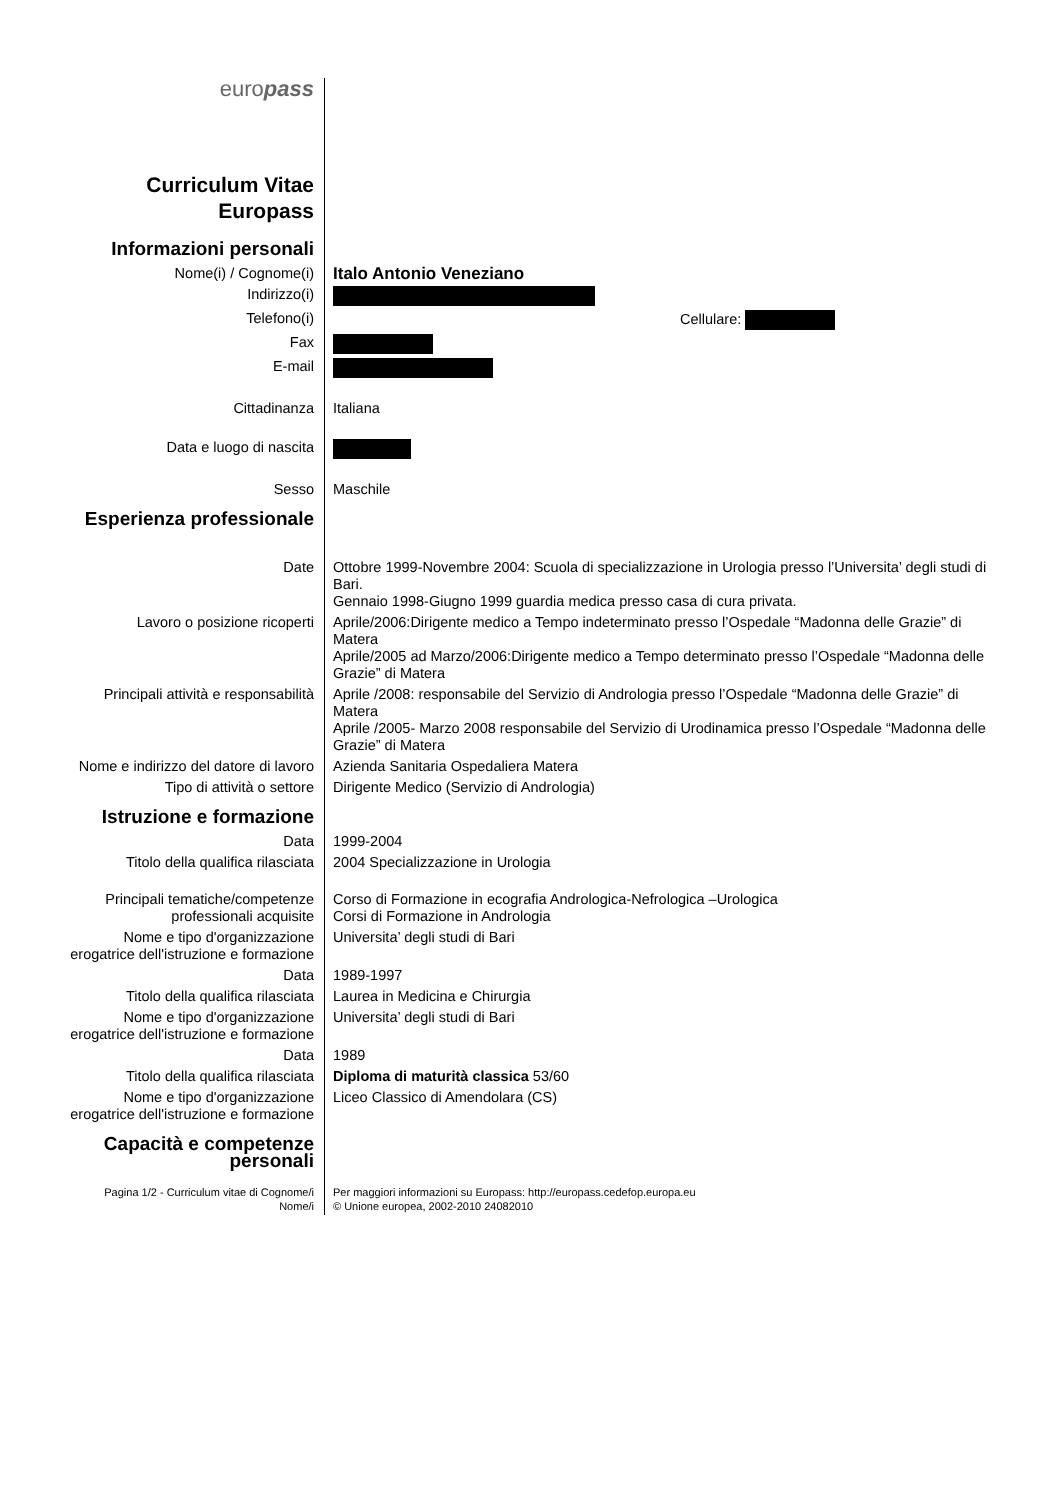| euro pass | |
| Curriculum Vitae Europass | |
| Informazioni personali | |
| Nome(i) / Cognome(i) | Italo Antonio Veneziano |
| Indirizzo(i) | |
| Telefono(i) | Cellulare: |
| Fax | |
| E-mail | |
| Cittadinanza | Italiana |
| Data e luogo di nascita | |
| Sesso | Maschile |
| Esperienza professionale | |
| Date | Ottobre 1999-Novembre 2004: Scuola di specializzazione in Urologia presso l’Universita’ degli studi di Bari. Gennaio 1998-Giugno 1999 guardia medica presso casa di cura privata. |
| Lavoro o posizione ricoperti | Aprile/2006:Dirigente medico a Tempo indeterminato presso l’Ospedale “Madonna delle Grazie” di Matera Aprile/2005 ad Marzo/2006:Dirigente medico a Tempo determinato presso l’Ospedale “Madonna delle Grazie” di Matera |
| Principali attività e responsabilità | Aprile /2008: responsabile del Servizio di Andrologia presso l’Ospedale “Madonna delle Grazie” di Matera Aprile /2005- Marzo 2008 responsabile del Servizio di Urodinamica presso l’Ospedale “Madonna delle Grazie” di Matera |
| Nome e indirizzo del datore di lavoro | Azienda Sanitaria Ospedaliera Matera |
| Tipo di attività o settore | Dirigente Medico (Servizio di Andrologia) |
| Istruzione e formazione | |
| Data | 1999-2004 |
| Titolo della qualifica rilasciata | 2004 Specializzazione in Urologia |
| Principali tematiche/competenze professionali acquisite | Corso di Formazione in ecografia Andrologica-Nefrologica –Urologica Corsi di Formazione in Andrologia |
| Nome e tipo d'organizzazione erogatrice dell'istruzione e formazione | Universita’ degli studi di Bari |
| Data | 1989-1997 |
| Titolo della qualifica rilasciata | Laurea in Medicina e Chirurgia |
| Nome e tipo d'organizzazione erogatrice dell'istruzione e formazione | Universita’ degli studi di Bari |
| Data | 1989 |
| Titolo della qualifica rilasciata | Diploma di maturità classica 53/60 |
| Nome e tipo d'organizzazione erogatrice dell'istruzione e formazione | Liceo Classico di Amendolara (CS) |
| Capacità e competenze personali | |
| Pagina 1/2 - Curriculum vitae di Cognome/i Nome/i | Per maggiori informazioni su Europass: http://europass.cedefop.europa.eu © Unione europea, 2002-2010 24082010 |